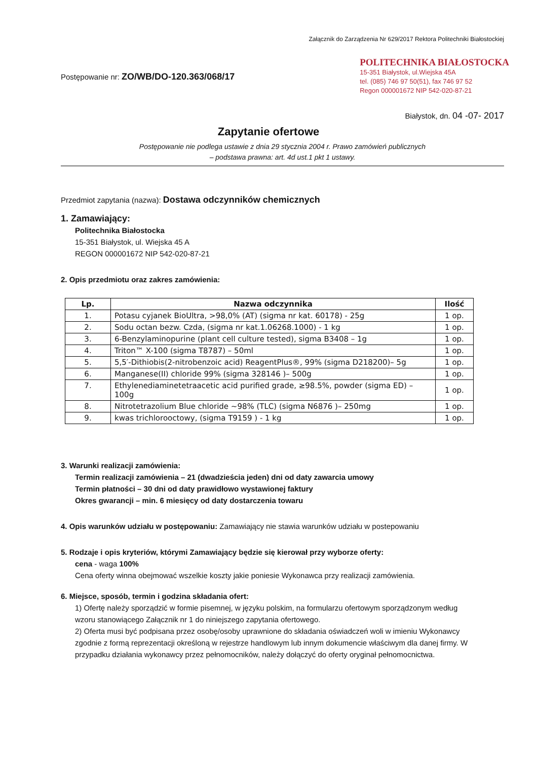Załącznik do Zarządzenia Nr 629/2017 Rektora Politechniki Białostockiej
Postępowanie nr: ZO/WB/DO-120.363/068/17
POLITECHNIKA BIAŁOSTOCKA
15-351 Białystok, ul.Wiejska 45A
tel. (085) 746 97 50(51), fax 746 97 52
Regon 000001672 NIP 542-020-87-21
Białystok, dn. 04 -07- 2017
Zapytanie ofertowe
Postępowanie nie podlega ustawie z dnia 29 stycznia 2004 r. Prawo zamówień publicznych
– podstawa prawna: art. 4d ust.1 pkt 1 ustawy.
Przedmiot zapytania (nazwa): Dostawa odczynników chemicznych
1. Zamawiający:
Politechnika Białostocka
15-351 Białystok, ul. Wiejska 45 A
REGON 000001672 NIP 542-020-87-21
2. Opis przedmiotu oraz zakres zamówienia:
| Lp. | Nazwa odczynnika | Ilość |
| --- | --- | --- |
| 1. | Potasu cyjanek BioUltra, >98,0% (AT) (sigma nr kat. 60178) - 25g | 1 op. |
| 2. | Sodu octan bezw. Czda, (sigma nr kat.1.06268.1000) - 1 kg | 1 op. |
| 3. | 6-Benzylaminopurine (plant cell culture tested), sigma B3408 – 1g | 1 op. |
| 4. | Triton™ X-100 (sigma T8787) – 50ml | 1 op. |
| 5. | 5,5′-Dithiobis(2-nitrobenzoic acid) ReagentPlus®, 99% (sigma D218200)– 5g | 1 op. |
| 6. | Manganese(II) chloride 99% (sigma 328146 )– 500g | 1 op. |
| 7. | Ethylenediaminetetraacetic acid purified grade, ≥98.5%, powder (sigma ED) – 100g | 1 op. |
| 8. | Nitrotetrazolium Blue chloride ~98% (TLC) (sigma N6876 )– 250mg | 1 op. |
| 9. | kwas trichlorooctowy, (sigma T9159 ) - 1 kg | 1 op. |
3. Warunki realizacji zamówienia:
Termin realizacji zamówienia – 21 (dwadzieścia jeden) dni od daty zawarcia umowy
Termin płatności – 30 dni od daty prawidłowo wystawionej faktury
Okres gwarancji – min. 6 miesięcy od daty dostarczenia towaru
4. Opis warunków udziału w postępowaniu: Zamawiający nie stawia warunków udziału w postepowaniu
5. Rodzaje i opis kryteriów, którymi Zamawiający będzie się kierował przy wyborze oferty:
cena - waga 100%
Cena oferty winna obejmować wszelkie koszty jakie poniesie Wykonawca przy realizacji zamówienia.
6. Miejsce, sposób, termin i godzina składania ofert:
1) Ofertę należy sporządzić w formie pisemnej, w języku polskim, na formularzu ofertowym sporządzonym według wzoru stanowiącego Załącznik nr 1 do niniejszego zapytania ofertowego.
2) Oferta musi być podpisana przez osobę/osoby uprawnione do składania oświadczeń woli w imieniu Wykonawcy zgodnie z formą reprezentacji określoną w rejestrze handlowym lub innym dokumencie właściwym dla danej firmy. W przypadku działania wykonawcy przez pełnomocników, należy dołączyć do oferty oryginał pełnomocnictwa.